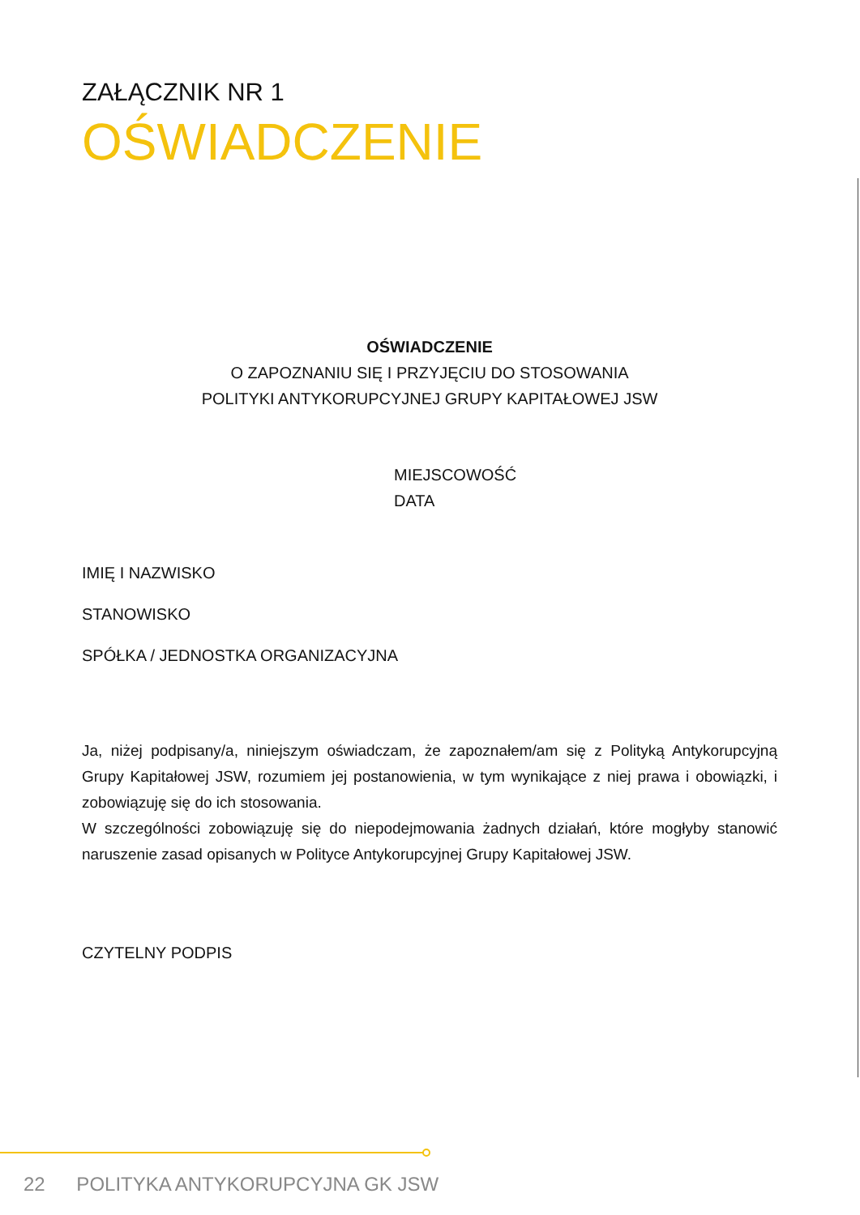ZAŁĄCZNIK NR 1
OŚWIADCZENIE
OŚWIADCZENIE
O ZAPOZNANIU SIĘ I PRZYJĘCIU DO STOSOWANIA
POLITYKI ANTYKORUPCYJNEJ GRUPY KAPITAŁOWEJ JSW
MIEJSCOWOŚĆ
DATA
IMIĘ I NAZWISKO
STANOWISKO
SPÓŁKA / JEDNOSTKA ORGANIZACYJNA
Ja, niżej podpisany/a, niniejszym oświadczam, że zapoznałem/am się z Polityką Antykorupcyjną Grupy Kapitałowej JSW, rozumiem jej postanowienia, w tym wynikające z niej prawa i obowiązki, i zobowiązuję się do ich stosowania.
W szczególności zobowiązuję się do niepodejmowania żadnych działań, które mogłyby stanowić naruszenie zasad opisanych w Polityce Antykorupcyjnej Grupy Kapitałowej JSW.
CZYTELNY PODPIS
22 POLITYKA ANTYKORUPCYJNA GK JSW